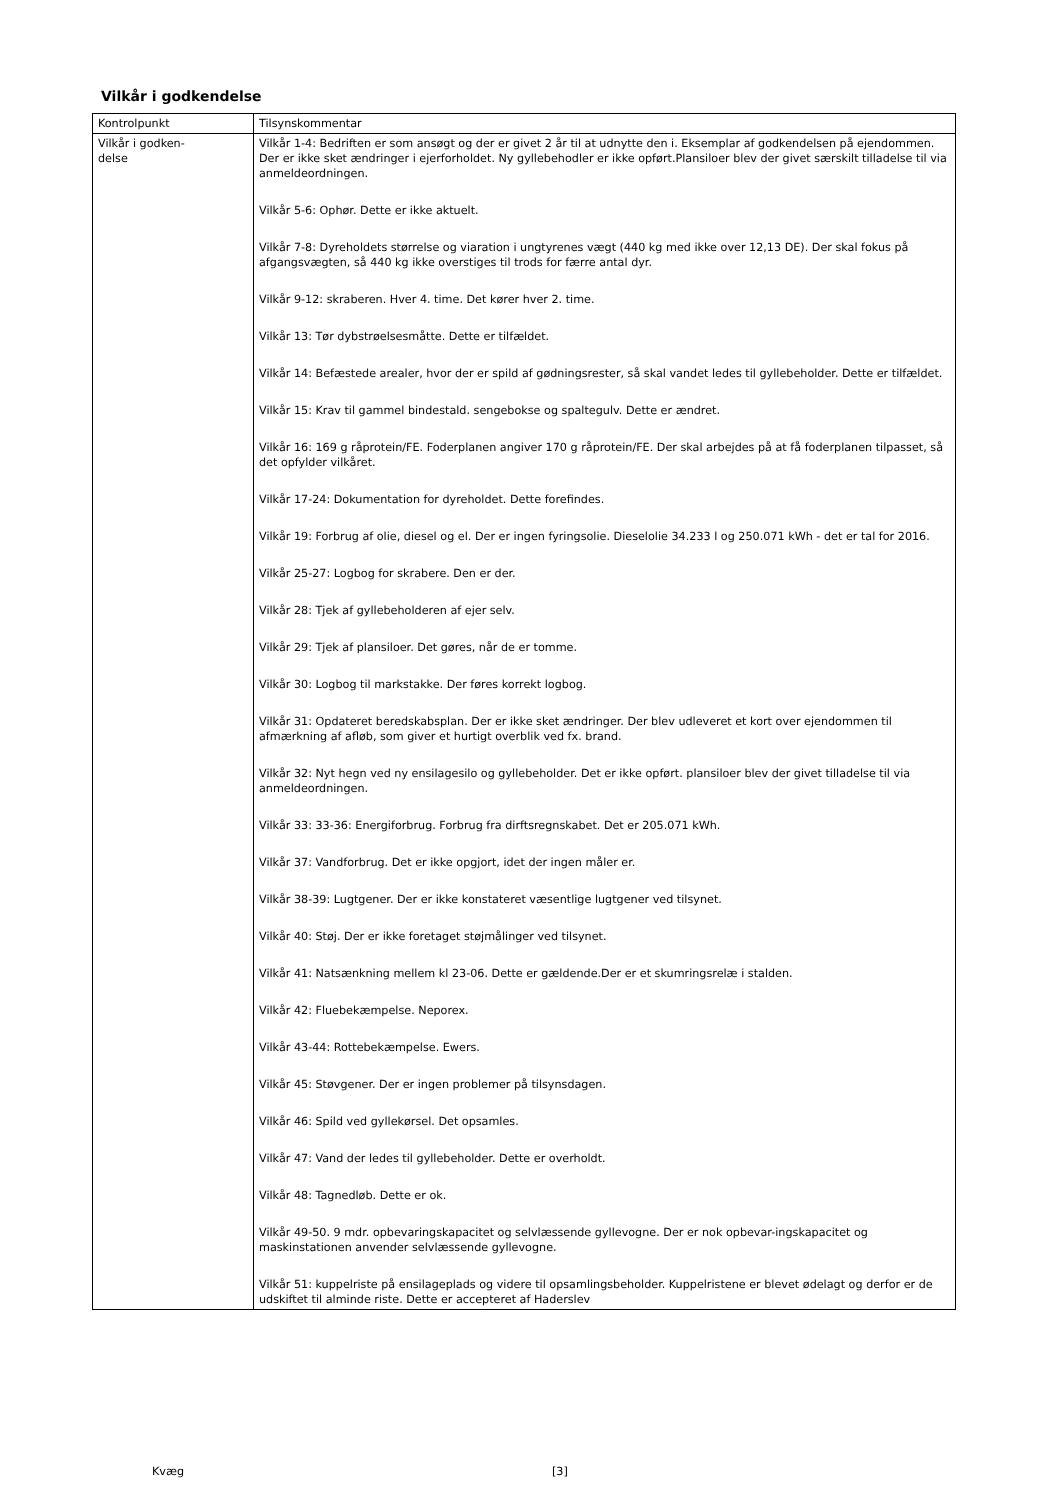Vilkår i godkendelse
| Kontrolpunkt | Tilsynskommentar |
| Vilkår i godken- delse | Vilkår 1-4: Bedriften er som ansøgt og der er givet 2 år til at udnytte den i. Eksemplar af godkendelsen på ejendommen. Der er ikke sket ændringer i ejerforholdet. Ny gyllebehodler er ikke opført.Plansiloer blev der givet særskilt tilladelse til via anmeldeordningen. Vilkår 5-6: Ophør. Dette er ikke aktuelt. Vilkår 7-8: Dyreholdets størrelse og viaration i ungtyrenes vægt (440 kg med ikke over 12,13 DE). Der skal fokus på afgangsvægten, så 440 kg ikke overstiges til trods for færre antal dyr. Vilkår 9-12: skraberen. Hver 4. time. Det kører hver 2. time. Vilkår 13: Tør dybstrøelsesmåtte. Dette er tilfældet. Vilkår 14: Befæstede arealer, hvor der er spild af gødningsrester, så skal vandet ledes til gyllebeholder. Dette er tilfældet. Vilkår 15: Krav til gammel bindestald. sengebokse og spaltegulv. Dette er ændret. Vilkår 16: 169 g råprotein/FE. Foderplanen angiver 170 g råprotein/FE. Der skal arbejdes på at få foderplanen tilpasset, så det opfylder vilkåret. Vilkår 17-24: Dokumentation for dyreholdet. Dette forefindes. Vilkår 19: Forbrug af olie, diesel og el. Der er ingen fyringsolie. Dieselolie 34.233 l og 250.071 kWh - det er tal for 2016. Vilkår 25-27: Logbog for skrabere. Den er der. Vilkår 28: Tjek af gyllebeholderen af ejer selv. Vilkår 29: Tjek af plansiloer. Det gøres, når de er tomme. Vilkår 30: Logbog til markstakke. Der føres korrekt logbog. Vilkår 31: Opdateret beredskabsplan. Der er ikke sket ændringer. Der blev udleveret et kort over ejendommen til afmærkning af afløb, som giver et hurtigt overblik ved fx. brand. Vilkår 32: Nyt hegn ved ny ensilagesilo og gyllebeholder. Det er ikke opført. plansiloer blev der givet tilladelse til via anmeldeordningen. Vilkår 33: 33-36: Energiforbrug. Forbrug fra dirftsregnskabet. Det er 205.071 kWh. Vilkår 37: Vandforbrug. Det er ikke opgjort, idet der ingen måler er. Vilkår 38-39: Lugtgener. Der er ikke konstateret væsentlige lugtgener ved tilsynet. Vilkår 40: Støj. Der er ikke foretaget støjmålinger ved tilsynet. Vilkår 41: Natsænkning mellem kl 23-06. Dette er gældende.Der er et skumringsrelæ i stalden. Vilkår 42: Fluebekæmpelse. Neporex. Vilkår 43-44: Rottebekæmpelse. Ewers. Vilkår 45: Støvgener. Der er ingen problemer på tilsynsdagen. Vilkår 46: Spild ved gyllekørsel. Det opsamles. Vilkår 47: Vand der ledes til gyllebeholder. Dette er overholdt. Vilkår 48: Tagnedløb. Dette er ok. Vilkår 49-50. 9 mdr. opbevaringskapacitet og selvlæssende gyllevogne. Der er nok opbevar-ingskapacitet og maskinstationen anvender selvlæssende gyllevogne. Vilkår 51: kuppelriste på ensilageplads og videre til opsamlingsbeholder. Kuppelristene er blevet ødelagt og derfor er de udskiftet til alminde riste. Dette er accepteret af Haderslev |
Kvæg [3]